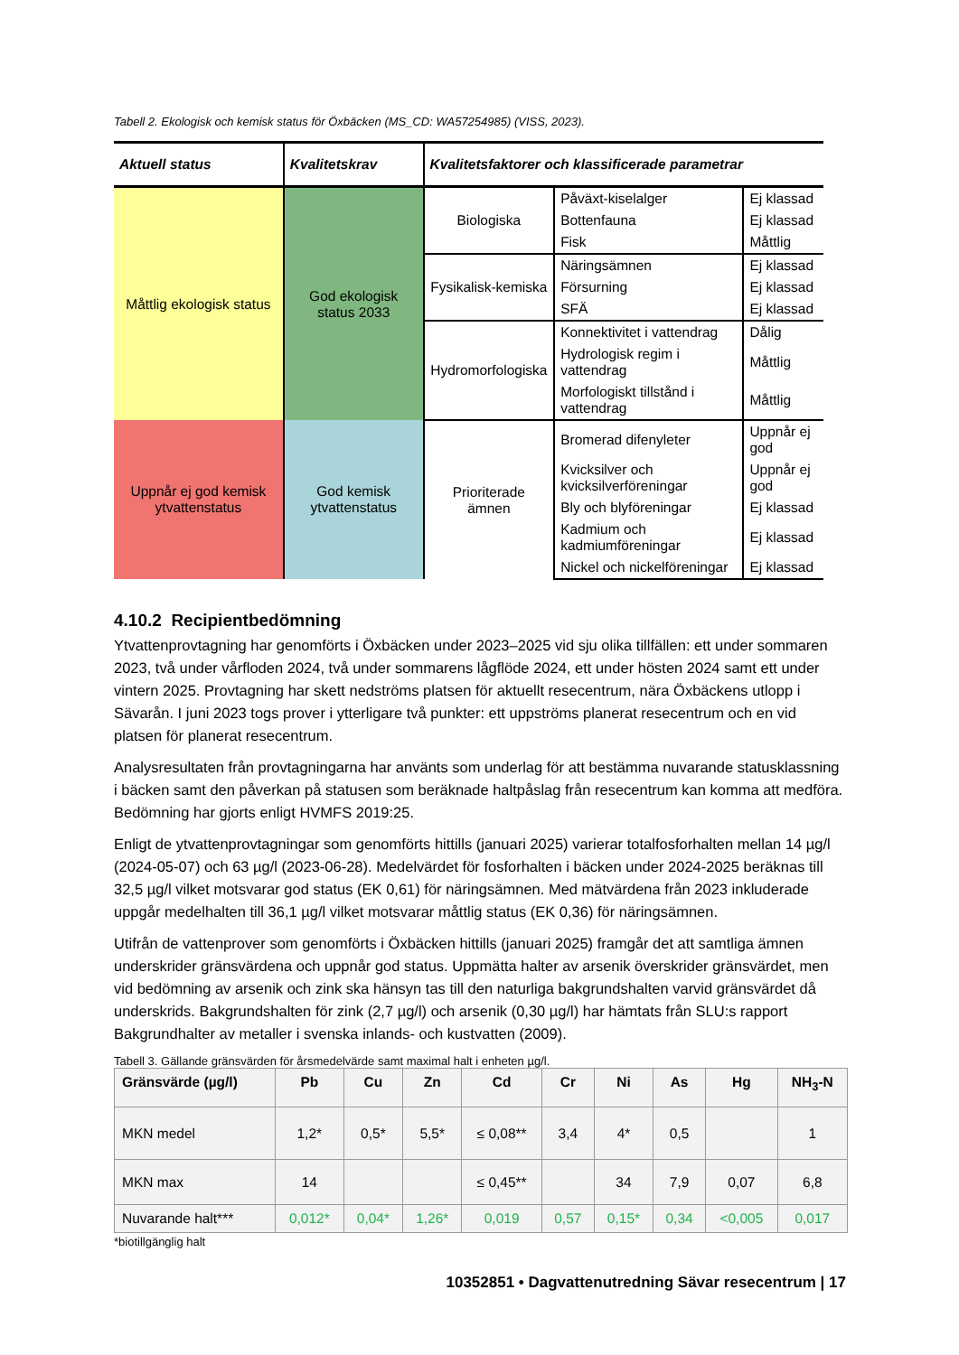Tabell 2. Ekologisk och kemisk status för Öxbäcken (MS_CD: WA57254985) (VISS, 2023).
| Aktuell status | Kvalitetskrav | Kvalitetsfaktorer och klassificerade parametrar | | |
| --- | --- | --- | --- | --- |
| Måttlig ekologisk status | God ekologisk status 2033 | Biologiska | Påväxt-kiselalger | Ej klassad |
| | | | Bottenfauna | Ej klassad |
| | | | Fisk | Måttlig |
| | | Fysikalisk-kemiska | Näringsämnen | Ej klassad |
| | | | Försurning | Ej klassad |
| | | | SFÄ | Ej klassad |
| | | Hydromorfologiska | Konnektivitet i vattendrag | Dålig |
| | | | Hydrologisk regim i vattendrag | Måttlig |
| | | | Morfologiskt tillstånd i vattendrag | Måttlig |
| Uppnår ej god kemisk ytvattenstatus | God kemisk ytvattenstatus | Prioriterade ämnen | Bromerad difenyleter | Uppnår ej god |
| | | | Kvicksilver och kvicksilverföreningar | Uppnår ej god |
| | | | Bly och blyföreningar | Ej klassad |
| | | | Kadmium och kadmiumföreningar | Ej klassad |
| | | | Nickel och nickelföreningar | Ej klassad |
4.10.2 Recipientbedömning
Ytvattenprovtagning har genomförts i Öxbäcken under 2023–2025 vid sju olika tillfällen: ett under sommaren 2023, två under vårfloden 2024, två under sommarens lågflöde 2024, ett under hösten 2024 samt ett under vintern 2025. Provtagning har skett nedströms platsen för aktuellt resecentrum, nära Öxbäckens utlopp i Sävarån. I juni 2023 togs prover i ytterligare två punkter: ett uppströms planerat resecentrum och en vid platsen för planerat resecentrum.
Analysresultaten från provtagningarna har använts som underlag för att bestämma nuvarande statusklassning i bäcken samt den påverkan på statusen som beräknade haltpåslag från resecentrum kan komma att medföra. Bedömning har gjorts enligt HVMFS 2019:25.
Enligt de ytvattenprovtagningar som genomförts hittills (januari 2025) varierar totalfosforhalten mellan 14 µg/l (2024-05-07) och 63 µg/l (2023-06-28). Medelvärdet för fosforhalten i bäcken under 2024-2025 beräknas till 32,5 µg/l vilket motsvarar god status (EK 0,61) för näringsämnen. Med mätvärdena från 2023 inkluderade uppgår medelhalten till 36,1 µg/l vilket motsvarar måttlig status (EK 0,36) för näringsämnen.
Utifrån de vattenprover som genomförts i Öxbäcken hittills (januari 2025) framgår det att samtliga ämnen underskrider gränsvärdena och uppnår god status. Uppmätta halter av arsenik överskrider gränsvärdet, men vid bedömning av arsenik och zink ska hänsyn tas till den naturliga bakgrundshalten varvid gränsvärdet då underskrids. Bakgrundshalten för zink (2,7 µg/l) och arsenik (0,30 µg/l) har hämtats från SLU:s rapport Bakgrundhalter av metaller i svenska inlands- och kustvatten (2009).
Tabell 3. Gällande gränsvärden för årsmedelvärde samt maximal halt i enheten µg/l.
| Gränsvärde (µg/l) | Pb | Cu | Zn | Cd | Cr | Ni | As | Hg | NH<sub>3</sub>-N |
| --- | --- | --- | --- | --- | --- | --- | --- | --- | --- |
| MKN medel | 1,2* | 0,5* | 5,5* | ≤ 0,08** | 3,4 | 4* | 0,5 | | 1 |
| MKN max | 14 | | | ≤ 0,45** | | 34 | 7,9 | 0,07 | 6,8 |
| Nuvarande halt*** | 0,012* | 0,04* | 1,26* | 0,019 | 0,57 | 0,15* | 0,34 | <0,005 | 0,017 |
*biotillgänglig halt
10352851 • Dagvattenutredning Sävar resecentrum | 17